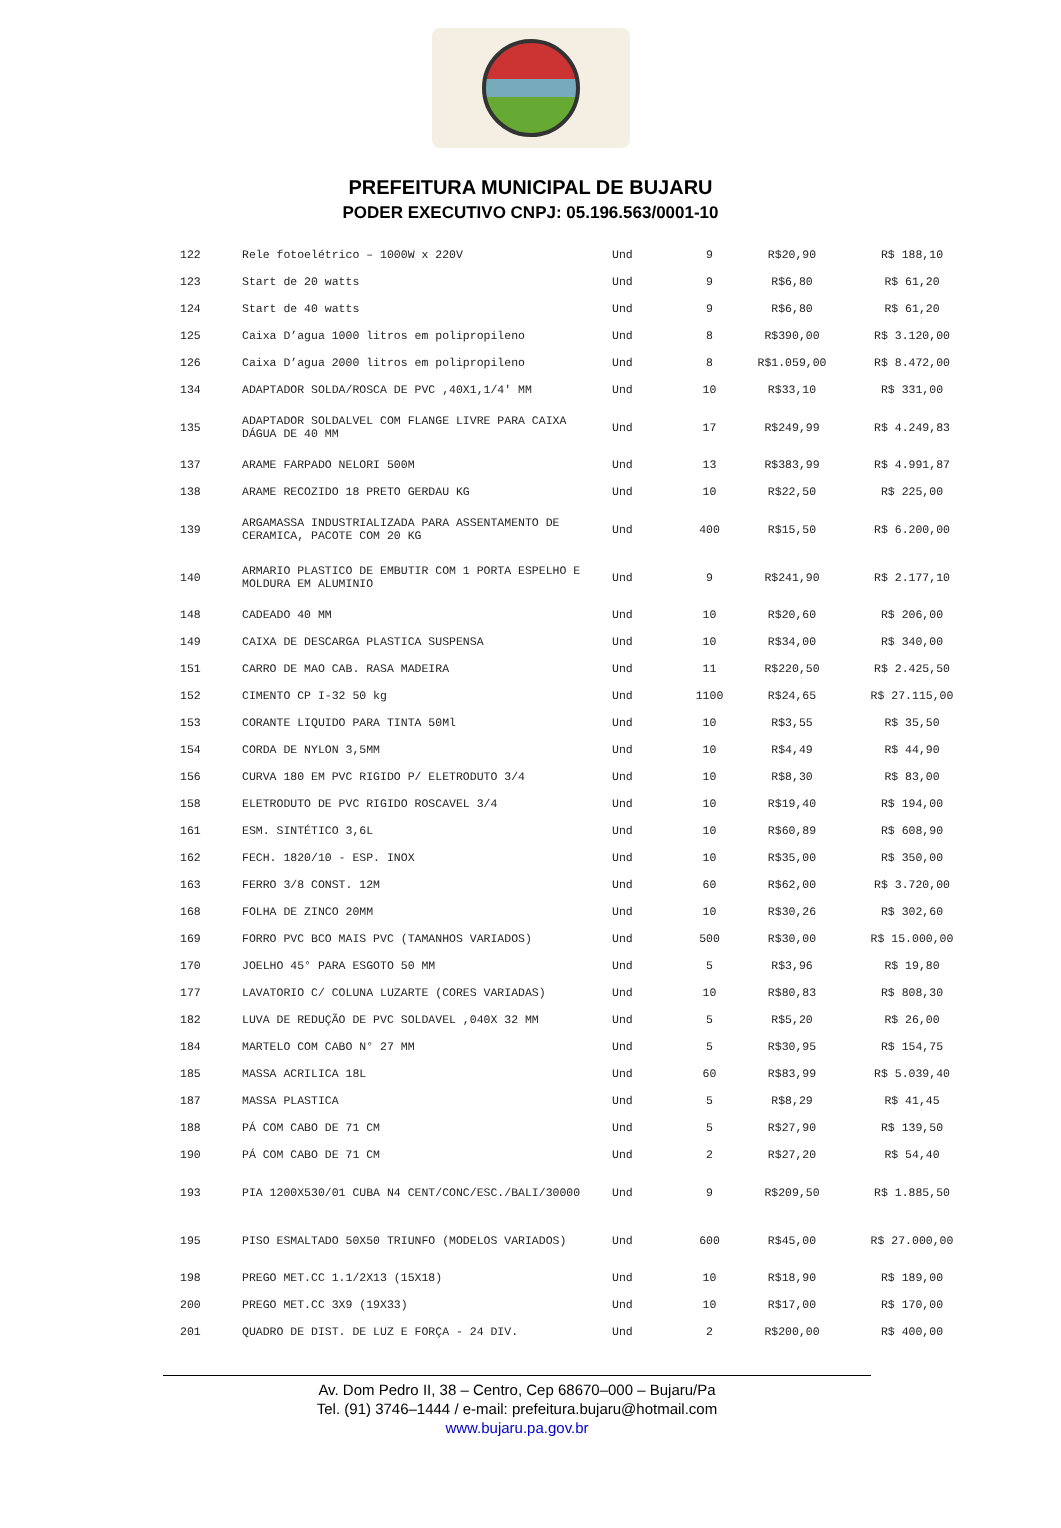PREFEITURA MUNICIPAL DE BUJARU
PODER EXECUTIVO CNPJ: 05.196.563/0001-10
| 122 | Rele fotoelétrico – 1000W x 220V | Und | 9 | R$20,90 | R$ 188,10 |
| 123 | Start de 20 watts | Und | 9 | R$6,80 | R$ 61,20 |
| 124 | Start de 40 watts | Und | 9 | R$6,80 | R$ 61,20 |
| 125 | Caixa D’agua 1000 litros em polipropileno | Und | 8 | R$390,00 | R$ 3.120,00 |
| 126 | Caixa D’agua 2000 litros em polipropileno | Und | 8 | R$1.059,00 | R$ 8.472,00 |
| 134 | ADAPTADOR SOLDA/ROSCA DE PVC ,40X1,1/4' MM | Und | 10 | R$33,10 | R$ 331,00 |
| 135 | ADAPTADOR SOLDALVEL COM FLANGE LIVRE PARA CAIXA DÁGUA DE 40 MM | Und | 17 | R$249,99 | R$ 4.249,83 |
| 137 | ARAME FARPADO NELORI 500M | Und | 13 | R$383,99 | R$ 4.991,87 |
| 138 | ARAME RECOZIDO 18 PRETO GERDAU KG | Und | 10 | R$22,50 | R$ 225,00 |
| 139 | ARGAMASSA INDUSTRIALIZADA PARA ASSENTAMENTO DE CERAMICA, PACOTE COM 20 KG | Und | 400 | R$15,50 | R$ 6.200,00 |
| 140 | ARMARIO PLASTICO DE EMBUTIR COM 1 PORTA ESPELHO E MOLDURA EM ALUMINIO | Und | 9 | R$241,90 | R$ 2.177,10 |
| 148 | CADEADO 40 MM | Und | 10 | R$20,60 | R$ 206,00 |
| 149 | CAIXA DE DESCARGA PLASTICA SUSPENSA | Und | 10 | R$34,00 | R$ 340,00 |
| 151 | CARRO DE MAO CAB. RASA MADEIRA | Und | 11 | R$220,50 | R$ 2.425,50 |
| 152 | CIMENTO CP I-32 50 kg | Und | 1100 | R$24,65 | R$ 27.115,00 |
| 153 | CORANTE LIQUIDO PARA TINTA 50Ml | Und | 10 | R$3,55 | R$ 35,50 |
| 154 | CORDA DE NYLON 3,5MM | Und | 10 | R$4,49 | R$ 44,90 |
| 156 | CURVA 180 EM PVC RIGIDO P/ ELETRODUTO 3/4 | Und | 10 | R$8,30 | R$ 83,00 |
| 158 | ELETRODUTO DE PVC RIGIDO ROSCAVEL 3/4 | Und | 10 | R$19,40 | R$ 194,00 |
| 161 | ESM. SINTÉTICO 3,6L | Und | 10 | R$60,89 | R$ 608,90 |
| 162 | FECH. 1820/10 - ESP. INOX | Und | 10 | R$35,00 | R$ 350,00 |
| 163 | FERRO 3/8 CONST. 12M | Und | 60 | R$62,00 | R$ 3.720,00 |
| 168 | FOLHA DE ZINCO 20MM | Und | 10 | R$30,26 | R$ 302,60 |
| 169 | FORRO PVC BCO MAIS PVC (TAMANHOS VARIADOS) | Und | 500 | R$30,00 | R$ 15.000,00 |
| 170 | JOELHO 45° PARA ESGOTO 50 MM | Und | 5 | R$3,96 | R$ 19,80 |
| 177 | LAVATORIO C/ COLUNA LUZARTE (CORES VARIADAS) | Und | 10 | R$80,83 | R$ 808,30 |
| 182 | LUVA DE REDUÇÃO DE PVC SOLDAVEL ,040X 32 MM | Und | 5 | R$5,20 | R$ 26,00 |
| 184 | MARTELO COM CABO N° 27 MM | Und | 5 | R$30,95 | R$ 154,75 |
| 185 | MASSA ACRILICA 18L | Und | 60 | R$83,99 | R$ 5.039,40 |
| 187 | MASSA PLASTICA | Und | 5 | R$8,29 | R$ 41,45 |
| 188 | PÁ COM CABO DE 71 CM | Und | 5 | R$27,90 | R$ 139,50 |
| 190 | PÁ COM CABO DE 71 CM | Und | 2 | R$27,20 | R$ 54,40 |
| 193 | PIA 1200X530/01 CUBA N4 CENT/CONC/ESC./BALI/30000 | Und | 9 | R$209,50 | R$ 1.885,50 |
| 195 | PISO ESMALTADO 50X50 TRIUNFO (MODELOS VARIADOS) | Und | 600 | R$45,00 | R$ 27.000,00 |
| 198 | PREGO MET.CC 1.1/2X13 (15X18) | Und | 10 | R$18,90 | R$ 189,00 |
| 200 | PREGO MET.CC 3X9 (19X33) | Und | 10 | R$17,00 | R$ 170,00 |
| 201 | QUADRO DE DIST. DE LUZ E FORÇA - 24 DIV. | Und | 2 | R$200,00 | R$ 400,00 |
Av. Dom Pedro II, 38 – Centro, Cep 68670–000 – Bujaru/Pa
Tel. (91) 3746–1444 / e-mail: prefeitura.bujaru@hotmail.com
www.bujaru.pa.gov.br